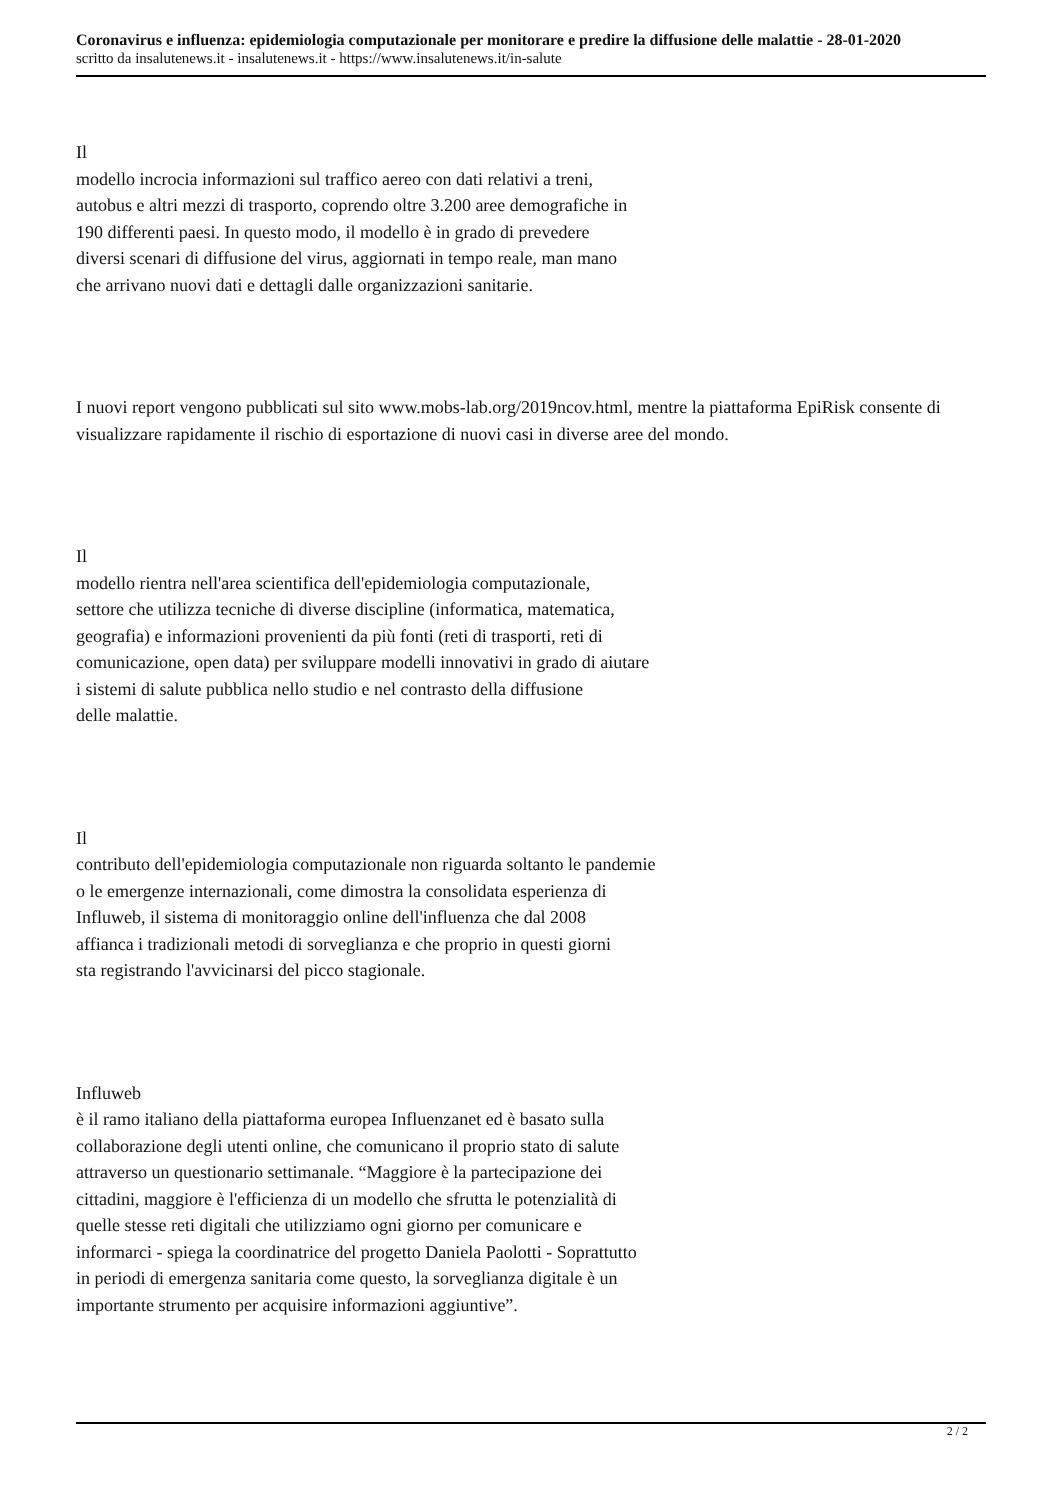Coronavirus e influenza: epidemiologia computazionale per monitorare e predire la diffusione delle malattie - 28-01-2020
scritto da insalutenews.it - insalutenews.it - https://www.insalutenews.it/in-salute
Il
modello incrocia informazioni sul traffico aereo con dati relativi a treni,
autobus e altri mezzi di trasporto, coprendo oltre 3.200 aree demografiche in
190 differenti paesi. In questo modo, il modello è in grado di prevedere
diversi scenari di diffusione del virus, aggiornati in tempo reale, man mano
che arrivano nuovi dati e dettagli dalle organizzazioni sanitarie.
I nuovi report vengono pubblicati sul sito www.mobs-lab.org/2019ncov.html, mentre la piattaforma EpiRisk consente di visualizzare rapidamente il rischio di esportazione di nuovi casi in diverse aree del mondo.
Il
modello rientra nell'area scientifica dell'epidemiologia computazionale,
settore che utilizza tecniche di diverse discipline (informatica, matematica,
geografia) e informazioni provenienti da più fonti (reti di trasporti, reti di
comunicazione, open data) per sviluppare modelli innovativi in grado di aiutare
i sistemi di salute pubblica nello studio e nel contrasto della diffusione
delle malattie.
Il
contributo dell'epidemiologia computazionale non riguarda soltanto le pandemie
o le emergenze internazionali, come dimostra la consolidata esperienza di
Influweb, il sistema di monitoraggio online dell'influenza che dal 2008
affianca i tradizionali metodi di sorveglianza e che proprio in questi giorni
sta registrando l'avvicinarsi del picco stagionale.
Influweb
è il ramo italiano della piattaforma europea Influenzanet ed è basato sulla
collaborazione degli utenti online, che comunicano il proprio stato di salute
attraverso un questionario settimanale. “Maggiore è la partecipazione dei
cittadini, maggiore è l'efficienza di un modello che sfrutta le potenzialità di
quelle stesse reti digitali che utilizziamo ogni giorno per comunicare e
informarci - spiega la coordinatrice del progetto Daniela Paolotti - Soprattutto
in periodi di emergenza sanitaria come questo, la sorveglianza digitale è un
importante strumento per acquisire informazioni aggiuntive”.
2 / 2